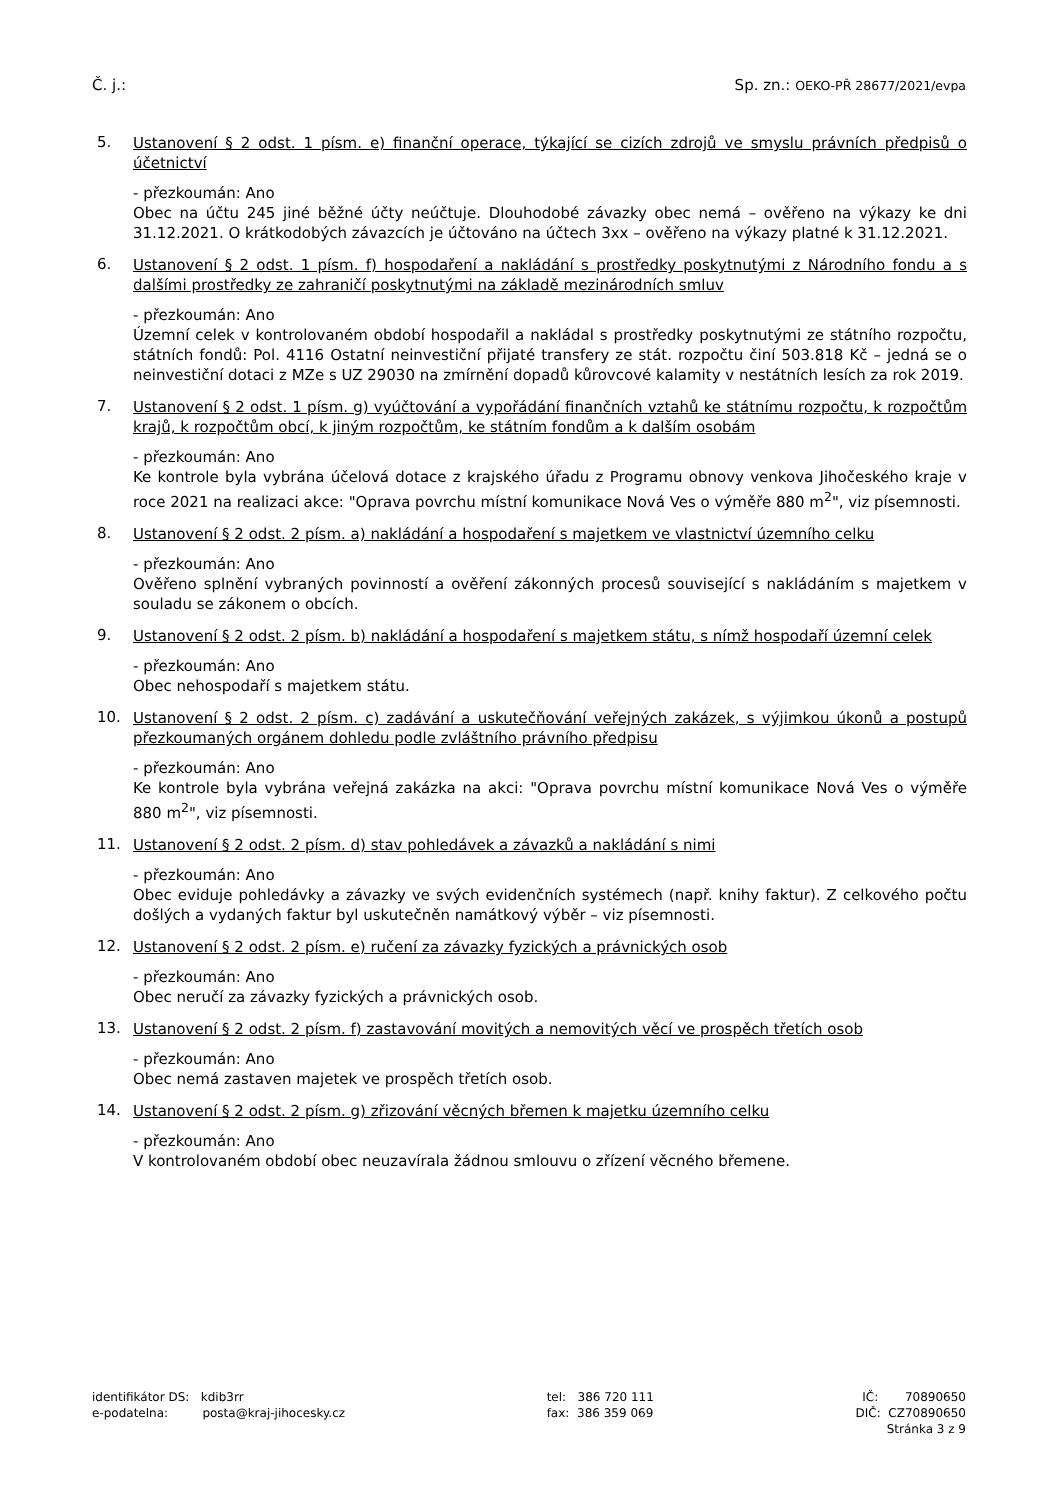Č. j.: Sp. zn.: OEKO-PŘ 28677/2021/evpa
5.
Ustanovení § 2 odst. 1 písm. e) finanční operace, týkající se cizích zdrojů ve smyslu právních předpisů o účetnictví
- přezkoumán: Ano
Obec na účtu 245 jiné běžné účty neúčtuje. Dlouhodobé závazky obec nemá – ověřeno na výkazy ke dni 31.12.2021. O krátkodobých závazcích je účtováno na účtech 3xx – ověřeno na výkazy platné k 31.12.2021.
6.
Ustanovení § 2 odst. 1 písm. f) hospodaření a nakládání s prostředky poskytnutými z Národního fondu a s dalšími prostředky ze zahraničí poskytnutými na základě mezinárodních smluv
- přezkoumán: Ano
Územní celek v kontrolovaném období hospodařil a nakládal s prostředky poskytnutými ze státního rozpočtu, státních fondů: Pol. 4116 Ostatní neinvestiční přijaté transfery ze stát. rozpočtu činí 503.818 Kč – jedná se o neinvestiční dotaci z MZe s UZ 29030 na zmírnění dopadů kůrovcové kalamity v nestátních lesích za rok 2019.
7.
Ustanovení § 2 odst. 1 písm. g) vyúčtování a vypořádání finančních vztahů ke státnímu rozpočtu, k rozpočtům krajů, k rozpočtům obcí, k jiným rozpočtům, ke státním fondům a k dalším osobám
- přezkoumán: Ano
Ke kontrole byla vybrána účelová dotace z krajského úřadu z Programu obnovy venkova Jihočeského kraje v roce 2021 na realizaci akce: "Oprava povrchu místní komunikace Nová Ves o výměře 880 m<sup>2</sup>", viz písemnosti.
8.
Ustanovení § 2 odst. 2 písm. a) nakládání a hospodaření s majetkem ve vlastnictví územního celku
- přezkoumán: Ano
Ověřeno splnění vybraných povinností a ověření zákonných procesů související s nakládáním s majetkem v souladu se zákonem o obcích.
9.
Ustanovení § 2 odst. 2 písm. b) nakládání a hospodaření s majetkem státu, s nímž hospodaří územní celek
- přezkoumán: Ano
Obec nehospodaří s majetkem státu.
10.
Ustanovení § 2 odst. 2 písm. c) zadávání a uskutečňování veřejných zakázek, s výjimkou úkonů a postupů přezkoumaných orgánem dohledu podle zvláštního právního předpisu
- přezkoumán: Ano
Ke kontrole byla vybrána veřejná zakázka na akci: "Oprava povrchu místní komunikace Nová Ves o výměře 880 m<sup>2</sup>", viz písemnosti.
11.
Ustanovení § 2 odst. 2 písm. d) stav pohledávek a závazků a nakládání s nimi
- přezkoumán: Ano
Obec eviduje pohledávky a závazky ve svých evidenčních systémech (např. knihy faktur). Z celkového počtu došlých a vydaných faktur byl uskutečněn namátkový výběr – viz písemnosti.
12.
Ustanovení § 2 odst. 2 písm. e) ručení za závazky fyzických a právnických osob
- přezkoumán: Ano
Obec neručí za závazky fyzických a právnických osob.
13.
Ustanovení § 2 odst. 2 písm. f) zastavování movitých a nemovitých věcí ve prospěch třetích osob
- přezkoumán: Ano
Obec nemá zastaven majetek ve prospěch třetích osob.
14.
Ustanovení § 2 odst. 2 písm. g) zřizování věcných břemen k majetku územního celku
- přezkoumán: Ano
V kontrolovaném období obec neuzavírala žádnou smlouvu o zřízení věcného břemene.
identifikátor DS: kdib3rr
e-podatelna: posta@kraj-jihocesky.cz
tel: 386 720 111
fax: 386 359 069
IČ: 70890650
DIČ: CZ70890650
Stránka 3 z 9